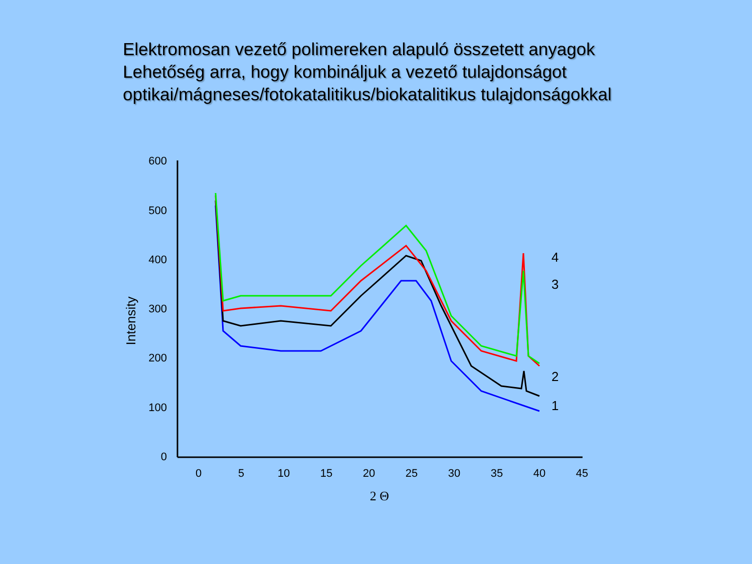Elektromosan vezető polimereken alapuló összetett anyagok
Lehetőség arra, hogy kombináljuk a vezető tulajdonságot
optikai/mágneses/fotokatalitikus/biokatalitikus tulajdonságokkal
600
500
400
300
200
100
0
0
5
10
15
20
25
30
35
40
45
Intensity
2 Θ
4
3
2
1